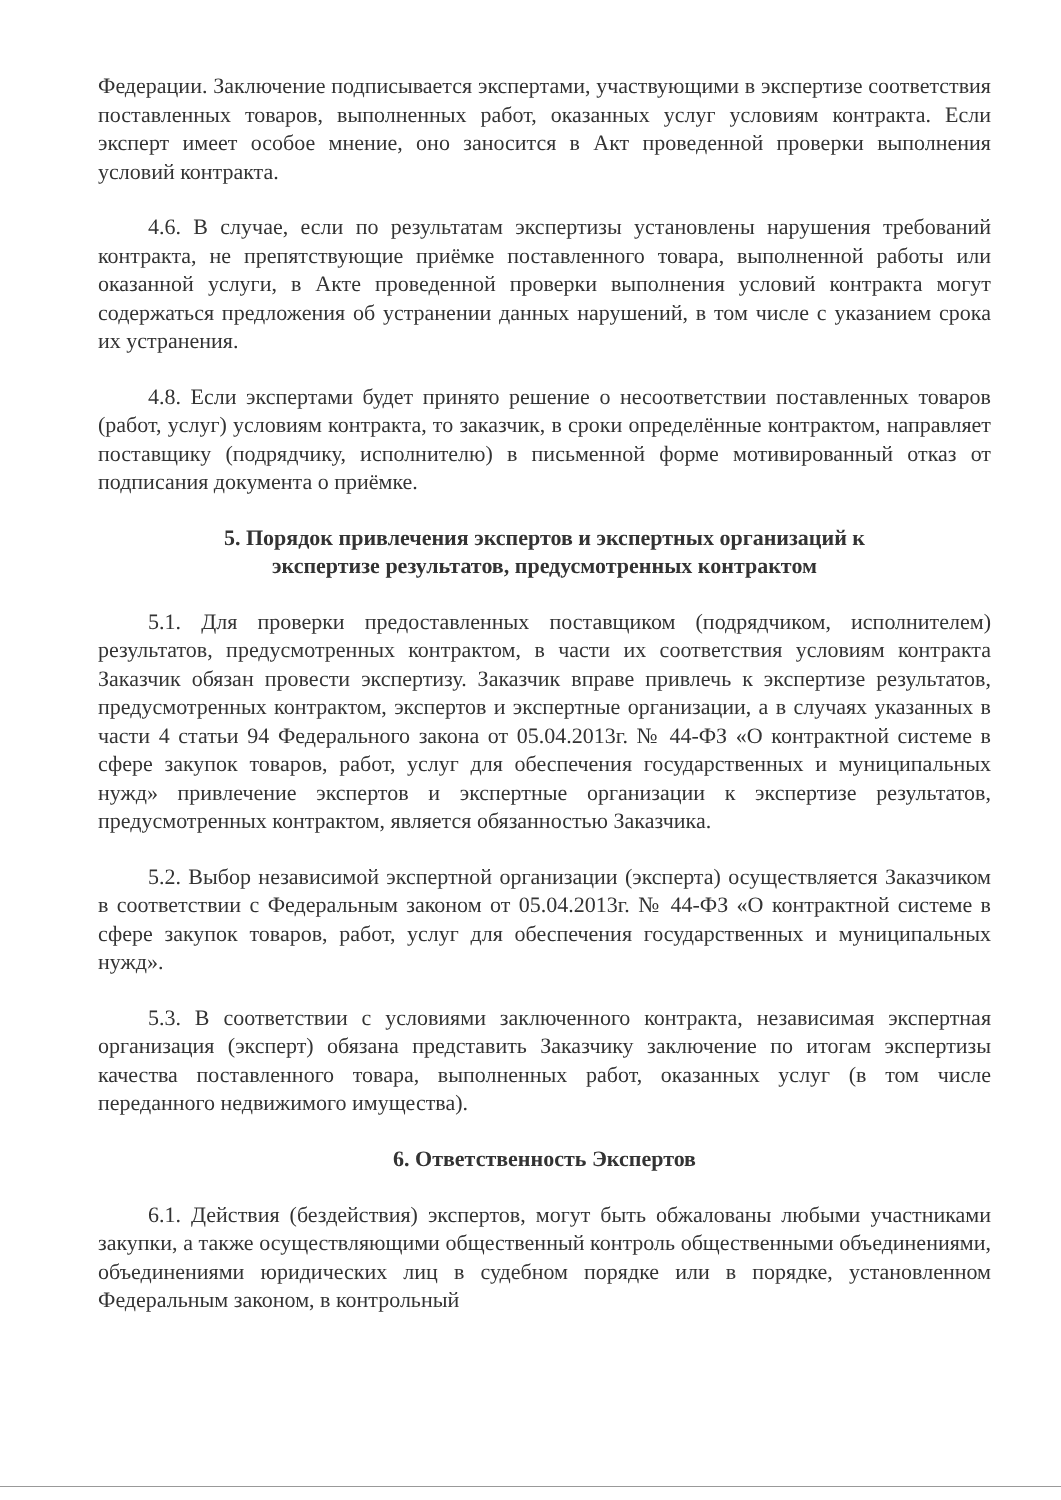Федерации. Заключение подписывается экспертами, участвующими в экспертизе соответствия поставленных товаров, выполненных работ, оказанных услуг условиям контракта. Если эксперт имеет особое мнение, оно заносится в Акт проведенной проверки выполнения условий контракта.
4.6. В случае, если по результатам экспертизы установлены нарушения требований контракта, не препятствующие приёмке поставленного товара, выполненной работы или оказанной услуги, в Акте проведенной проверки выполнения условий контракта могут содержаться предложения об устранении данных нарушений, в том числе с указанием срока их устранения.
4.8. Если экспертами будет принято решение о несоответствии поставленных товаров (работ, услуг) условиям контракта, то заказчик, в сроки определённые контрактом, направляет поставщику (подрядчику, исполнителю) в письменной форме мотивированный отказ от подписания документа о приёмке.
5. Порядок привлечения экспертов и экспертных организаций к
экспертизе результатов, предусмотренных контрактом
5.1. Для проверки предоставленных поставщиком (подрядчиком, исполнителем) результатов, предусмотренных контрактом, в части их соответствия условиям контракта Заказчик обязан провести экспертизу. Заказчик вправе привлечь к экспертизе результатов, предусмотренных контрактом, экспертов и экспертные организации, а в случаях указанных в части 4 статьи 94 Федерального закона от 05.04.2013г. № 44-ФЗ «О контрактной системе в сфере закупок товаров, работ, услуг для обеспечения государственных и муниципальных нужд» привлечение экспертов и экспертные организации к экспертизе результатов, предусмотренных контрактом, является обязанностью Заказчика.
5.2. Выбор независимой экспертной организации (эксперта) осуществляется Заказчиком в соответствии с Федеральным законом от 05.04.2013г. № 44-ФЗ «О контрактной системе в сфере закупок товаров, работ, услуг для обеспечения государственных и муниципальных нужд».
5.3. В соответствии с условиями заключенного контракта, независимая экспертная организация (эксперт) обязана представить Заказчику заключение по итогам экспертизы качества поставленного товара, выполненных работ, оказанных услуг (в том числе переданного недвижимого имущества).
6. Ответственность Экспертов
6.1. Действия (бездействия) экспертов, могут быть обжалованы любыми участниками закупки, а также осуществляющими общественный контроль общественными объединениями, объединениями юридических лиц в судебном порядке или в порядке, установленном Федеральным законом, в контрольный